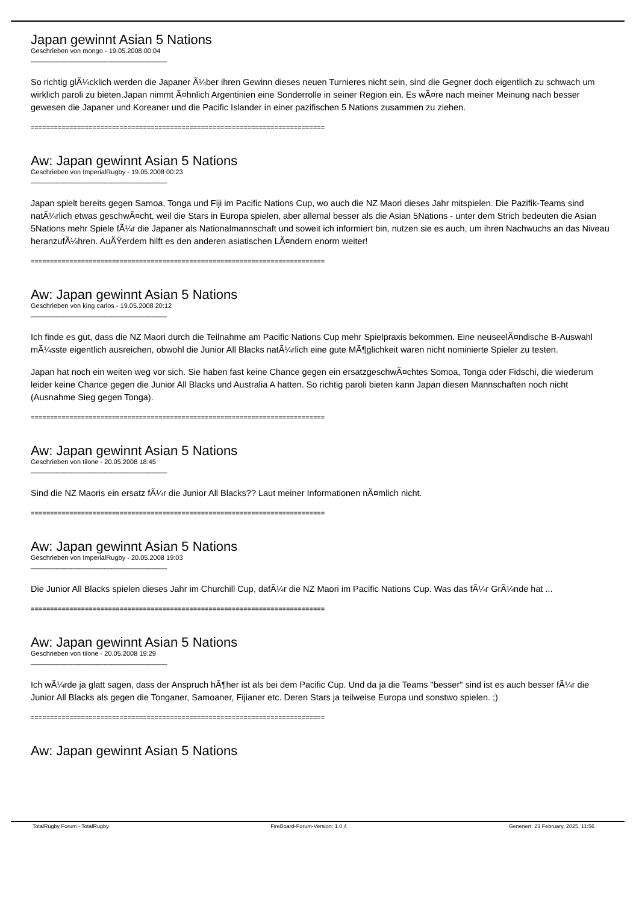Japan gewinnt Asian 5 Nations
Geschrieben von mongo - 19.05.2008 00:04
_____________________________________
So richtig glÃ¼cklich werden die Japaner Ã¼ber ihren Gewinn dieses neuen Turnieres nicht sein, sind die Gegner doch eigentlich zu schwach um wirklich paroli zu bieten.Japan nimmt Ã¤hnlich Argentinien eine Sonderrolle in seiner Region ein. Es wÃ¤re nach meiner Meinung nach besser gewesen die Japaner und Koreaner und die Pacific Islander in einer pazifischen 5 Nations zusammen zu ziehen.
============================================================================
Aw: Japan gewinnt Asian 5 Nations
Geschrieben von ImperialRugby - 19.05.2008 00:23
_____________________________________
Japan spielt bereits gegen Samoa, Tonga und Fiji im Pacific Nations Cup, wo auch die NZ Maori dieses Jahr mitspielen. Die Pazifik-Teams sind natÃ¼rlich etwas geschwÃ¤cht, weil die Stars in Europa spielen, aber allemal besser als die Asian 5Nations - unter dem Strich bedeuten die Asian 5Nations mehr Spiele fÃ¼r die Japaner als Nationalmannschaft und soweit ich informiert bin, nutzen sie es auch, um ihren Nachwuchs an das Niveau heranzufÃ¼hren. AuÃŸerdem hilft es den anderen asiatischen LÃ¤ndern enorm weiter!
============================================================================
Aw: Japan gewinnt Asian 5 Nations
Geschrieben von king carlos - 19.05.2008 20:12
_____________________________________
Ich finde es gut, dass die NZ Maori durch die Teilnahme am Pacific Nations Cup mehr Spielpraxis bekommen. Eine neuseelÃ¤ndische B-Auswahl mÃ¼sste eigentlich ausreichen, obwohl die Junior All Blacks natÃ¼rlich eine gute MÃ¶glichkeit waren nicht nominierte Spieler zu testen.
Japan hat noch ein weiten weg vor sich. Sie haben fast keine Chance gegen ein ersatzgeschwÃ¤chtes Somoa, Tonga oder Fidschi, die wiederum leider keine Chance gegen die Junior All Blacks und Australia A hatten. So richtig paroli bieten kann Japan diesen Mannschaften noch nicht (Ausnahme Sieg gegen Tonga).
============================================================================
Aw: Japan gewinnt Asian 5 Nations
Geschrieben von tilone - 20.05.2008 18:45
_____________________________________
Sind die NZ Maoris ein ersatz fÃ¼r die Junior All Blacks?? Laut meiner Informationen nÃ¤mlich nicht.
============================================================================
Aw: Japan gewinnt Asian 5 Nations
Geschrieben von ImperialRugby - 20.05.2008 19:03
_____________________________________
Die Junior All Blacks spielen dieses Jahr im Churchill Cup, dafÃ¼r die NZ Maori im Pacific Nations Cup. Was das fÃ¼r GrÃ¼nde hat ...
============================================================================
Aw: Japan gewinnt Asian 5 Nations
Geschrieben von tilone - 20.05.2008 19:29
_____________________________________
Ich wÃ¼rde ja glatt sagen, dass der Anspruch hÃ¶her ist als bei dem Pacific Cup. Und da ja die Teams "besser" sind ist es auch besser fÃ¼r die Junior All Blacks als gegen die Tonganer, Samoaner, Fijianer etc. Deren Stars ja teilweise Europa und sonstwo spielen. ;)
============================================================================
Aw: Japan gewinnt Asian 5 Nations
TotalRugby Forum - TotalRugby FireBoard-Forum-Version: 1.0.4 Generiert: 23 February, 2025, 11:56